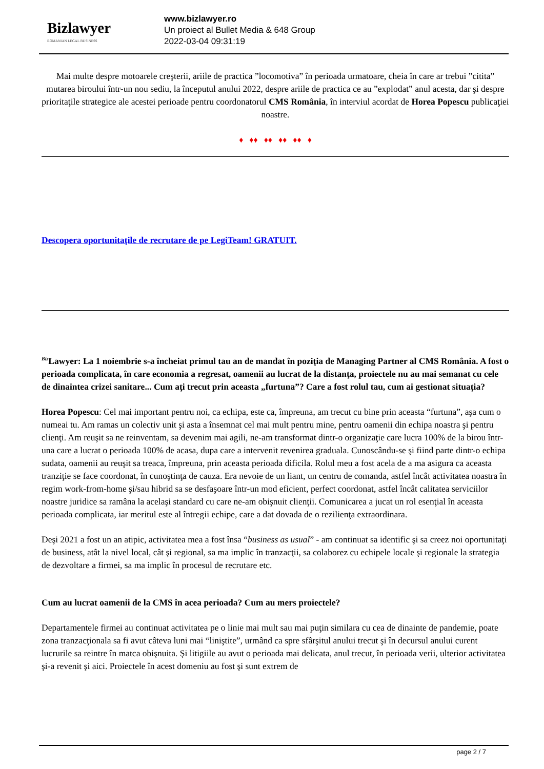Bizlawyer
ROMANIAN LEGAL BUSINESS
www.bizlawyer.ro
Un proiect al Bullet Media & 648 Group
2022-03-04 09:31:19
Mai multe despre motoarele creşterii, ariile de practica ”locomotiva” în perioada urmatoare, cheia în care ar trebui ”citita” mutarea biroului într-un nou sediu, la începutul anului 2022, despre ariile de practica ce au ”explodat” anul acesta, dar şi despre prioritaţile strategice ale acestei perioade pentru coordonatorul CMS România, în interviul acordat de Horea Popescu publicaţiei noastre.
♦ ♦♦ ♦♦ ♦♦ ♦♦ ♦
Descopera oportunitaţile de recrutare de pe LegiTeam! GRATUIT.
<sup>Biz</sup>Lawyer: La 1 noiembrie s-a încheiat primul tau an de mandat în poziţia de Managing Partner al CMS România. A fost o perioada complicata, în care economia a regresat, oamenii au lucrat de la distanţa, proiectele nu au mai semanat cu cele de dinaintea crizei sanitare... Cum aţi trecut prin aceasta „furtuna”? Care a fost rolul tau, cum ai gestionat situaţia?
Horea Popescu: Cel mai important pentru noi, ca echipa, este ca, împreuna, am trecut cu bine prin aceasta “furtuna”, aşa cum o numeai tu. Am ramas un colectiv unit şi asta a însemnat cel mai mult pentru mine, pentru oamenii din echipa noastra şi pentru clienţi. Am reuşit sa ne reinventam, sa devenim mai agili, ne-am transformat dintr-o organizaţie care lucra 100% de la birou într-una care a lucrat o perioada 100% de acasa, dupa care a intervenit revenirea graduala. Cunoscându-se şi fiind parte dintr-o echipa sudata, oamenii au reuşit sa treaca, împreuna, prin aceasta perioada dificila. Rolul meu a fost acela de a ma asigura ca aceasta tranziţie se face coordonat, în cunoştinţa de cauza. Era nevoie de un liant, un centru de comanda, astfel încât activitatea noastra în regim work-from-home şi/sau hibrid sa se desfaşoare într-un mod eficient, perfect coordonat, astfel încât calitatea serviciilor noastre juridice sa ramâna la acelaşi standard cu care ne-am obişnuit clienţii. Comunicarea a jucat un rol esenţial în aceasta perioada complicata, iar meritul este al întregii echipe, care a dat dovada de o rezilienţa extraordinara.
Deşi 2021 a fost un an atipic, activitatea mea a fost însa “business as usual” - am continuat sa identific şi sa creez noi oportunitaţi de business, atât la nivel local, cât şi regional, sa ma implic în tranzacţii, sa colaborez cu echipele locale şi regionale la strategia de dezvoltare a firmei, sa ma implic în procesul de recrutare etc.
Cum au lucrat oamenii de la CMS în acea perioada? Cum au mers proiectele?
Departamentele firmei au continuat activitatea pe o linie mai mult sau mai puţin similara cu cea de dinainte de pandemie, poate zona tranzacţionala sa fi avut câteva luni mai “liniştite”, urmând ca spre sfârşitul anului trecut şi în decursul anului curent lucrurile sa reintre în matca obişnuita. Şi litigiile au avut o perioada mai delicata, anul trecut, în perioada verii, ulterior activitatea şi-a revenit şi aici. Proiectele în acest domeniu au fost şi sunt extrem de
page 2 / 7